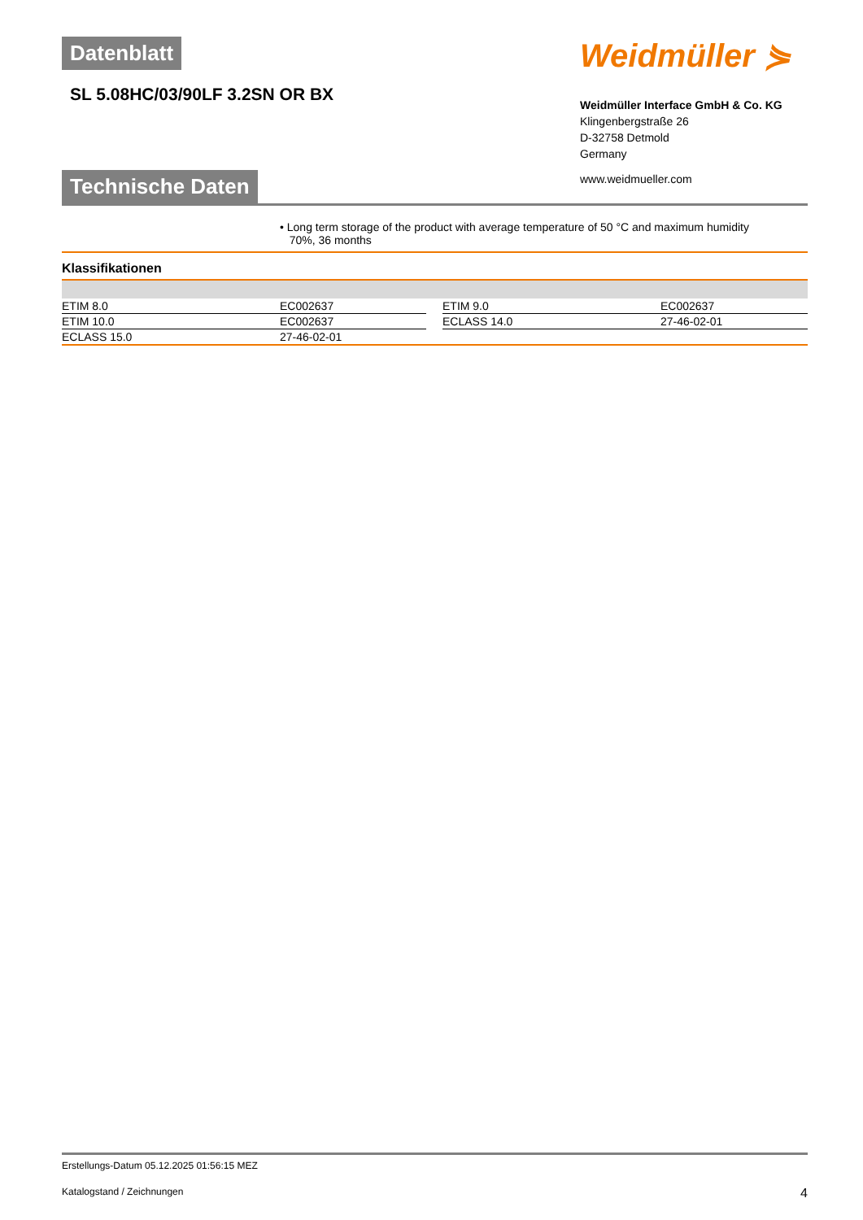Datenblatt
SL 5.08HC/03/90LF 3.2SN OR BX
Weidmüller ⋟
Weidmüller Interface GmbH & Co. KG
Klingenbergstraße 26
D-32758 Detmold
Germany
Technische Daten
www.weidmueller.com
• Long term storage of the product with average temperature of 50 °C and maximum humidity
70%, 36 months
Klassifikationen
| ETIM 8.0 | EC002637 | | ETIM 9.0 | EC002637 |
| ETIM 10.0 | EC002637 | | ECLASS 14.0 | 27-46-02-01 |
| ECLASS 15.0 | 27-46-02-01 | | | |
Erstellungs-Datum 05.12.2025 01:56:15 MEZ
Katalogstand / Zeichnungen 4